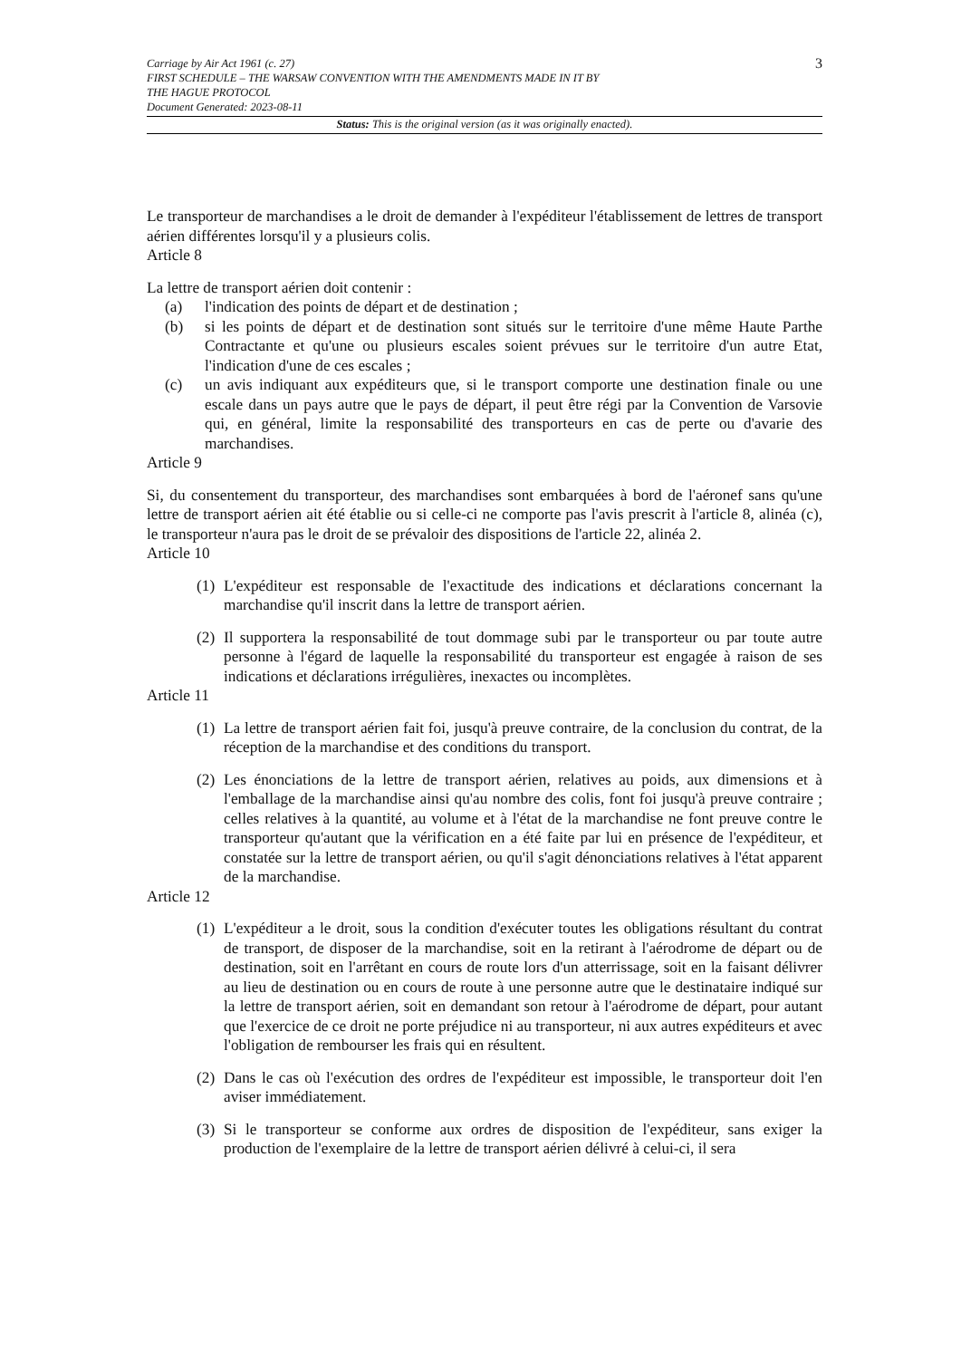Carriage by Air Act 1961 (c. 27)
FIRST SCHEDULE – THE WARSAW CONVENTION WITH THE AMENDMENTS MADE IN IT BY
THE HAGUE PROTOCOL
Document Generated: 2023-08-11
3
Status: This is the original version (as it was originally enacted).
Le transporteur de marchandises a le droit de demander à l'expéditeur l'établissement de lettres de transport aérien différentes lorsqu'il y a plusieurs colis.
Article 8
La lettre de transport aérien doit contenir :
(a) l'indication des points de départ et de destination ;
(b) si les points de départ et de destination sont situés sur le territoire d'une même Haute Parthe Contractante et qu'une ou plusieurs escales soient prévues sur le territoire d'un autre Etat, l'indication d'une de ces escales ;
(c) un avis indiquant aux expéditeurs que, si le transport comporte une destination finale ou une escale dans un pays autre que le pays de départ, il peut être régi par la Convention de Varsovie qui, en général, limite la responsabilité des transporteurs en cas de perte ou d'avarie des marchandises.
Article 9
Si, du consentement du transporteur, des marchandises sont embarquées à bord de l'aéronef sans qu'une lettre de transport aérien ait été établie ou si celle-ci ne comporte pas l'avis prescrit à l'article 8, alinéa (c), le transporteur n'aura pas le droit de se prévaloir des dispositions de l'article 22, alinéa 2.
Article 10
(1) L'expéditeur est responsable de l'exactitude des indications et déclarations concernant la marchandise qu'il inscrit dans la lettre de transport aérien.
(2) Il supportera la responsabilité de tout dommage subi par le transporteur ou par toute autre personne à l'égard de laquelle la responsabilité du transporteur est engagée à raison de ses indications et déclarations irrégulières, inexactes ou incomplètes.
Article 11
(1) La lettre de transport aérien fait foi, jusqu'à preuve contraire, de la conclusion du contrat, de la réception de la marchandise et des conditions du transport.
(2) Les énonciations de la lettre de transport aérien, relatives au poids, aux dimensions et à l'emballage de la marchandise ainsi qu'au nombre des colis, font foi jusqu'à preuve contraire ; celles relatives à la quantité, au volume et à l'état de la marchandise ne font preuve contre le transporteur qu'autant que la vérification en a été faite par lui en présence de l'expéditeur, et constatée sur la lettre de transport aérien, ou qu'il s'agit dénonciations relatives à l'état apparent de la marchandise.
Article 12
(1) L'expéditeur a le droit, sous la condition d'exécuter toutes les obligations résultant du contrat de transport, de disposer de la marchandise, soit en la retirant à l'aérodrome de départ ou de destination, soit en l'arrêtant en cours de route lors d'un atterrissage, soit en la faisant délivrer au lieu de destination ou en cours de route à une personne autre que le destinataire indiqué sur la lettre de transport aérien, soit en demandant son retour à l'aérodrome de départ, pour autant que l'exercice de ce droit ne porte préjudice ni au transporteur, ni aux autres expéditeurs et avec l'obligation de rembourser les frais qui en résultent.
(2) Dans le cas où l'exécution des ordres de l'expéditeur est impossible, le transporteur doit l'en aviser immédiatement.
(3) Si le transporteur se conforme aux ordres de disposition de l'expéditeur, sans exiger la production de l'exemplaire de la lettre de transport aérien délivré à celui-ci, il sera